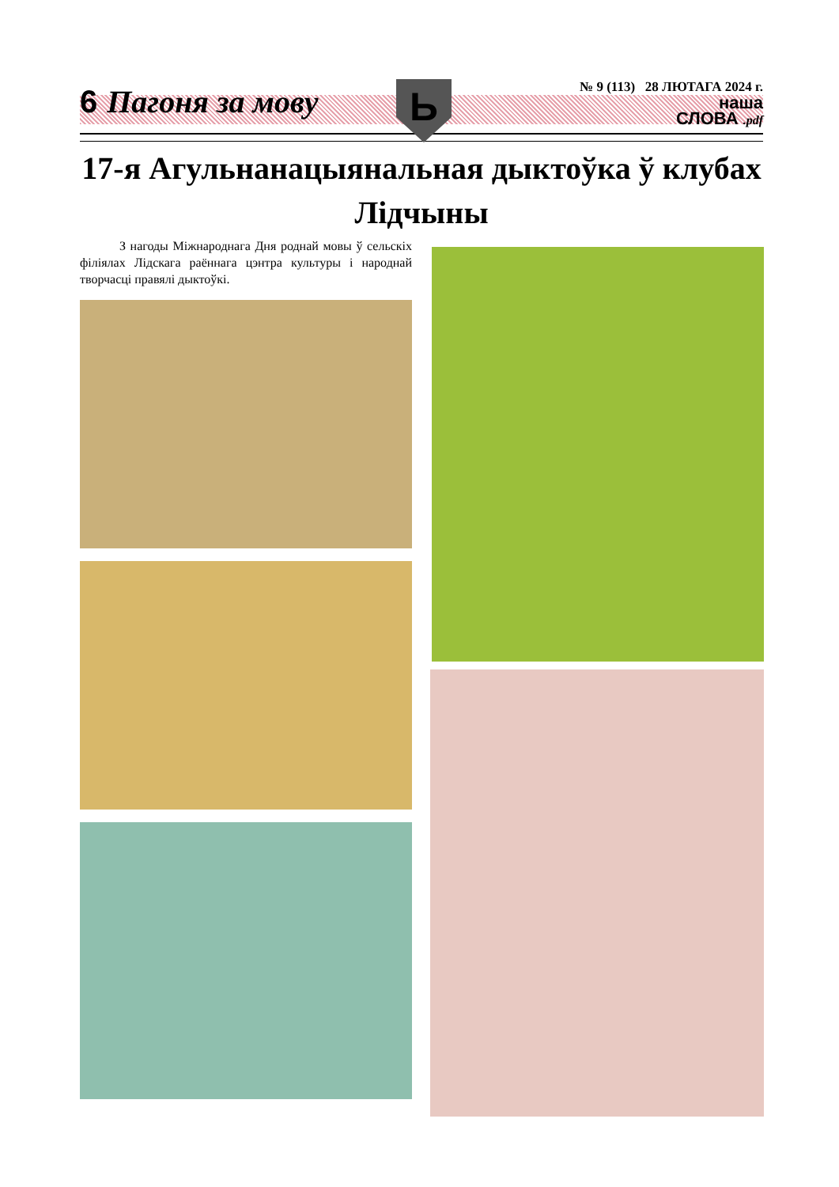Ь
6 Пагоня за мову
№ 9 (113) 28 ЛЮТАГА 2024 г.
наша
СЛОВА .pdf
17-я Агульнанацыянальная дыктоўка ў клубах Лідчыны
З нагоды Міжнароднага Дня роднай мовы ў сельскіх філіялах Лідскага раённага цэнтра культуры і народнай творчасці правялі дыктоўкі.